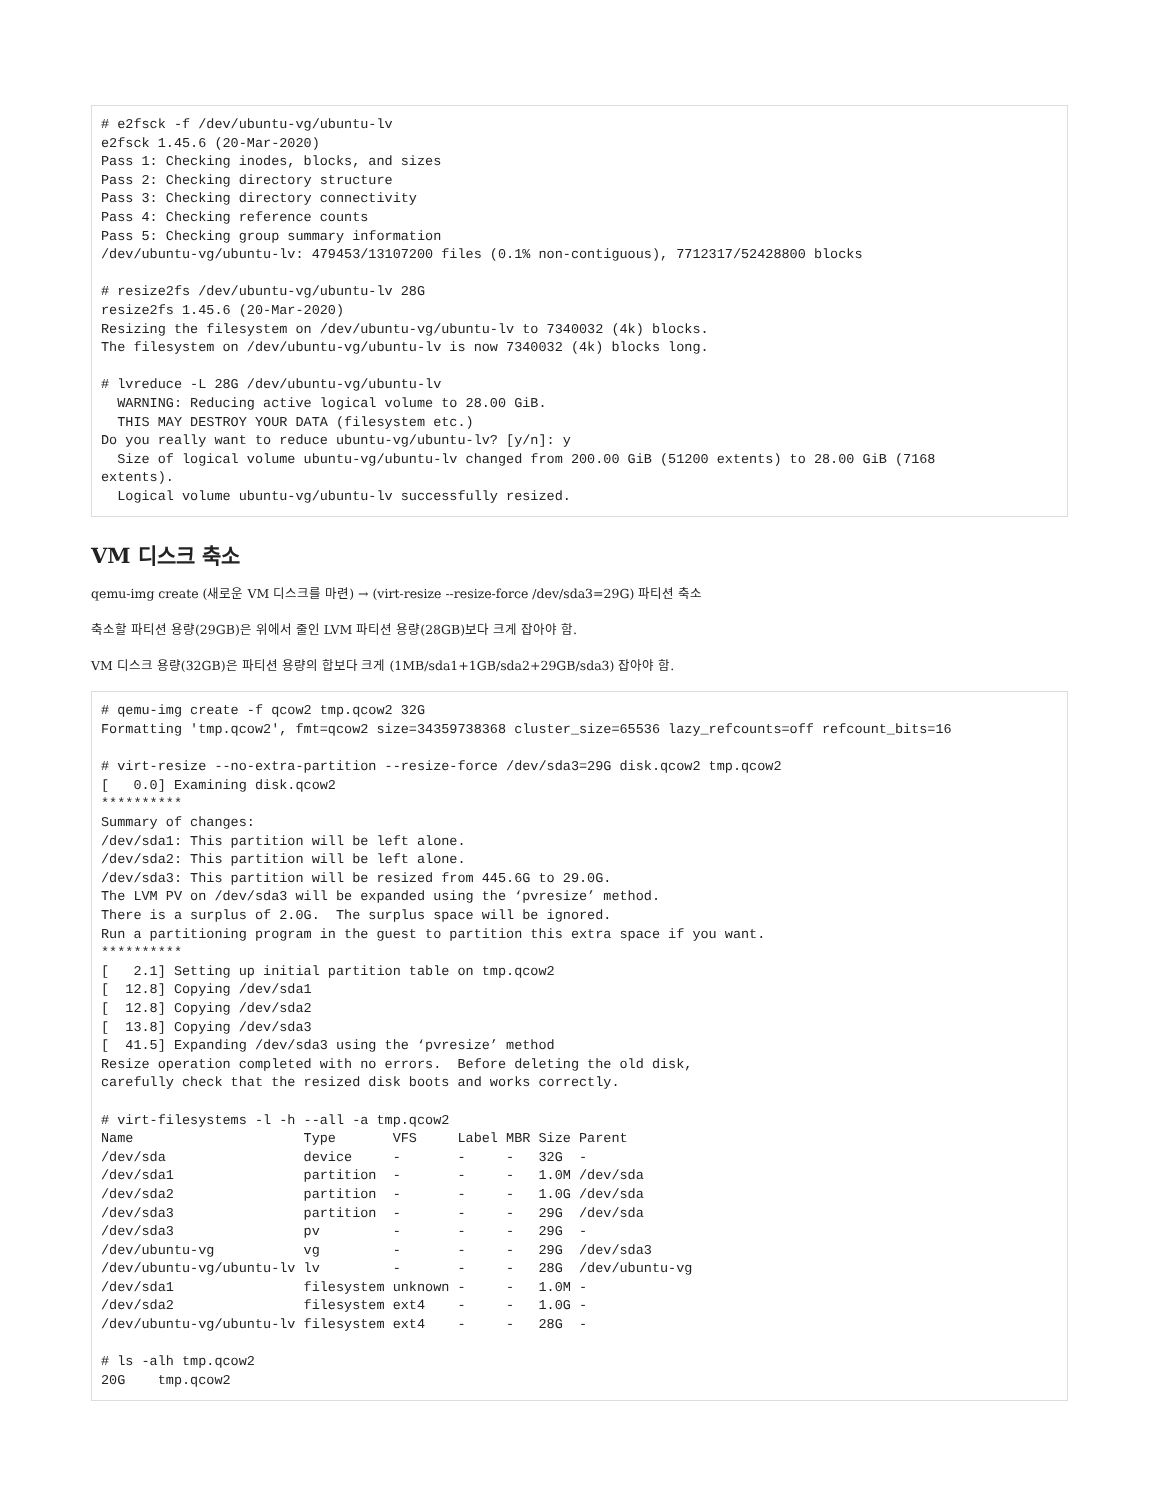# e2fsck -f /dev/ubuntu-vg/ubuntu-lv
e2fsck 1.45.6 (20-Mar-2020)
Pass 1: Checking inodes, blocks, and sizes
Pass 2: Checking directory structure
Pass 3: Checking directory connectivity
Pass 4: Checking reference counts
Pass 5: Checking group summary information
/dev/ubuntu-vg/ubuntu-lv: 479453/13107200 files (0.1% non-contiguous), 7712317/52428800 blocks

# resize2fs /dev/ubuntu-vg/ubuntu-lv 28G
resize2fs 1.45.6 (20-Mar-2020)
Resizing the filesystem on /dev/ubuntu-vg/ubuntu-lv to 7340032 (4k) blocks.
The filesystem on /dev/ubuntu-vg/ubuntu-lv is now 7340032 (4k) blocks long.

# lvreduce -L 28G /dev/ubuntu-vg/ubuntu-lv
  WARNING: Reducing active logical volume to 28.00 GiB.
  THIS MAY DESTROY YOUR DATA (filesystem etc.)
Do you really want to reduce ubuntu-vg/ubuntu-lv? [y/n]: y
  Size of logical volume ubuntu-vg/ubuntu-lv changed from 200.00 GiB (51200 extents) to 28.00 GiB (7168
extents).
  Logical volume ubuntu-vg/ubuntu-lv successfully resized.
VM 디스크 축소
qemu-img create (새로운 VM 디스크를 마련) → (virt-resize --resize-force /dev/sda3=29G) 파티션 축소
축소할 파티션 용량(29GB)은 위에서 줄인 LVM 파티션 용량(28GB)보다 크게 잡아야 함.
VM 디스크 용량(32GB)은 파티션 용량의 합보다 크게 (1MB/sda1+1GB/sda2+29GB/sda3) 잡아야 함.
# qemu-img create -f qcow2 tmp.qcow2 32G
Formatting 'tmp.qcow2', fmt=qcow2 size=34359738368 cluster_size=65536 lazy_refcounts=off refcount_bits=16

# virt-resize --no-extra-partition --resize-force /dev/sda3=29G disk.qcow2 tmp.qcow2
[   0.0] Examining disk.qcow2
**********
Summary of changes:
/dev/sda1: This partition will be left alone.
/dev/sda2: This partition will be left alone.
/dev/sda3: This partition will be resized from 445.6G to 29.0G.
The LVM PV on /dev/sda3 will be expanded using the ‘pvresize’ method.
There is a surplus of 2.0G.  The surplus space will be ignored.
Run a partitioning program in the guest to partition this extra space if you want.
**********
[   2.1] Setting up initial partition table on tmp.qcow2
[  12.8] Copying /dev/sda1
[  12.8] Copying /dev/sda2
[  13.8] Copying /dev/sda3
[  41.5] Expanding /dev/sda3 using the ‘pvresize’ method
Resize operation completed with no errors.  Before deleting the old disk,
carefully check that the resized disk boots and works correctly.

# virt-filesystems -l -h --all -a tmp.qcow2
Name                     Type       VFS     Label MBR Size Parent
/dev/sda                 device     -       -     -   32G  -
/dev/sda1                partition  -       -     -   1.0M /dev/sda
/dev/sda2                partition  -       -     -   1.0G /dev/sda
/dev/sda3                partition  -       -     -   29G  /dev/sda
/dev/sda3                pv         -       -     -   29G  -
/dev/ubuntu-vg           vg         -       -     -   29G  /dev/sda3
/dev/ubuntu-vg/ubuntu-lv lv         -       -     -   28G  /dev/ubuntu-vg
/dev/sda1                filesystem unknown -     -   1.0M -
/dev/sda2                filesystem ext4    -     -   1.0G -
/dev/ubuntu-vg/ubuntu-lv filesystem ext4    -     -   28G  -

# ls -alh tmp.qcow2
20G    tmp.qcow2